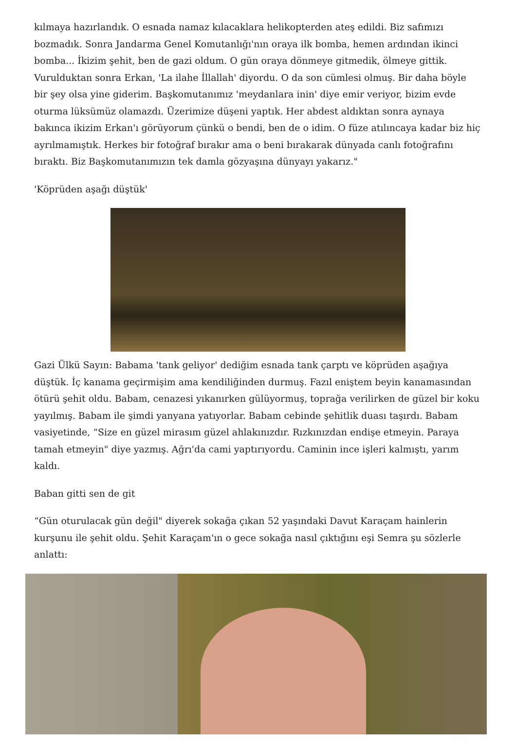kılmaya hazırlandık. O esnada namaz kılacaklara helikopterden ateş edildi. Biz safımızı bozmadık. Sonra Jandarma Genel Komutanlığı'nın oraya ilk bomba, hemen ardından ikinci bomba... İkizim şehit, ben de gazi oldum. O gün oraya dönmeye gitmedik, ölmeye gittik. Vurulduktan sonra Erkan, 'La ilahe İllallah' diyordu. O da son cümlesi olmuş. Bir daha böyle bir şey olsa yine giderim. Başkomutanımız 'meydanlara inin' diye emir veriyor, bizim evde oturma lüksümüz olamazdı. Üzerimize düşeni yaptık. Her abdest aldıktan sonra aynaya bakınca ikizim Erkan'ı görüyorum çünkü o bendi, ben de o idim. O füze atılıncaya kadar biz hiç ayrılmamıştık. Herkes bir fotoğraf bırakır ama o beni bırakarak dünyada canlı fotoğrafını bıraktı. Biz Başkomutanımızın tek damla gözyaşına dünyayı yakarız."
'Köprüden aşağı düştük'
Gazi Ülkü Sayın: Babama 'tank geliyor' dediğim esnada tank çarptı ve köprüden aşağıya düştük. İç kanama geçirmişim ama kendiliğinden durmuş. Fazıl eniştem beyin kanamasından ötürü şehit oldu. Babam, cenazesi yıkanırken gülüyormuş, toprağa verilirken de güzel bir koku yayılmış. Babam ile şimdi yanyana yatıyorlar. Babam cebinde şehitlik duası taşırdı. Babam vasiyetinde, “Size en güzel mirasım güzel ahlakınızdır. Rızkınızdan endişe etmeyin. Paraya tamah etmeyin" diye yazmış. Ağrı'da cami yaptırıyordu. Caminin ince işleri kalmıştı, yarım kaldı.
Baban gitti sen de git
“Gün oturulacak gün değil" diyerek sokağa çıkan 52 yaşındaki Davut Karaçam hainlerin kurşunu ile şehit oldu. Şehit Karaçam'ın o gece sokağa nasıl çıktığını eşi Semra şu sözlerle anlattı: